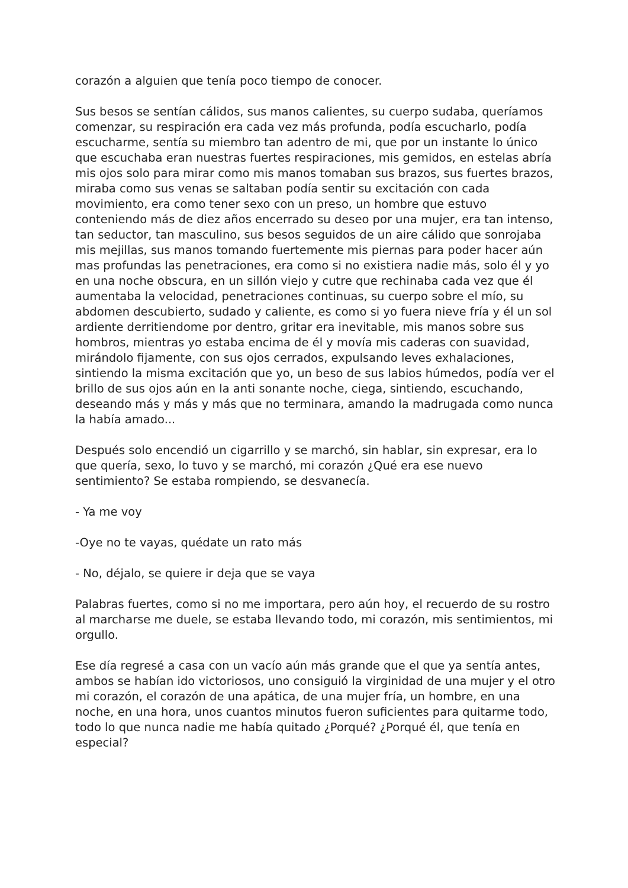corazón a alguien que tenía poco tiempo de conocer.
Sus besos se sentían cálidos, sus manos calientes, su cuerpo sudaba, queríamos comenzar, su respiración era cada vez más profunda, podía escucharlo, podía escucharme, sentía su miembro tan adentro de mi, que por un instante lo único que escuchaba eran nuestras fuertes respiraciones, mis gemidos, en estelas abría mis ojos solo para mirar como mis manos tomaban sus brazos, sus fuertes brazos, miraba como sus venas se saltaban podía sentir su excitación con cada movimiento, era como tener sexo con un preso, un hombre que estuvo conteniendo más de diez años encerrado su deseo por una mujer, era tan intenso, tan seductor, tan masculino, sus besos seguidos de un aire cálido que sonrojaba mis mejillas, sus manos tomando fuertemente mis piernas para poder hacer aún mas profundas las penetraciones, era como si no existiera nadie más, solo él y yo en una noche obscura, en un sillón viejo y cutre que rechinaba cada vez que él aumentaba la velocidad, penetraciones continuas, su cuerpo sobre el mío, su abdomen descubierto, sudado y caliente, es como si yo fuera nieve fría y él un sol ardiente derritiendome por dentro, gritar era inevitable, mis manos sobre sus hombros, mientras yo estaba encima de él y movía mis caderas con suavidad, mirándolo fijamente, con sus ojos cerrados, expulsando leves exhalaciones, sintiendo la misma excitación que yo, un beso de sus labios húmedos, podía ver el brillo de sus ojos aún en la anti sonante noche, ciega, sintiendo, escuchando, deseando más y más y más que no terminara, amando la madrugada como nunca la había amado...
Después solo encendió un cigarrillo y se marchó, sin hablar, sin expresar, era lo que quería, sexo, lo tuvo y se marchó, mi corazón ¿Qué era ese nuevo sentimiento? Se estaba rompiendo, se desvanecía.
- Ya me voy
-Oye no te vayas, quédate un rato más
- No, déjalo, se quiere ir deja que se vaya
Palabras fuertes, como si no me importara, pero aún hoy, el recuerdo de su rostro al marcharse me duele, se estaba llevando todo, mi corazón, mis sentimientos, mi orgullo.
Ese día regresé a casa con un vacío aún más grande que el que ya sentía antes, ambos se habían ido victoriosos, uno consiguió la virginidad de una mujer y el otro mi corazón, el corazón de una apática, de una mujer fría, un hombre, en una noche, en una hora, unos cuantos minutos fueron suficientes para quitarme todo, todo lo que nunca nadie me había quitado ¿Porqué? ¿Porqué él, que tenía en especial?